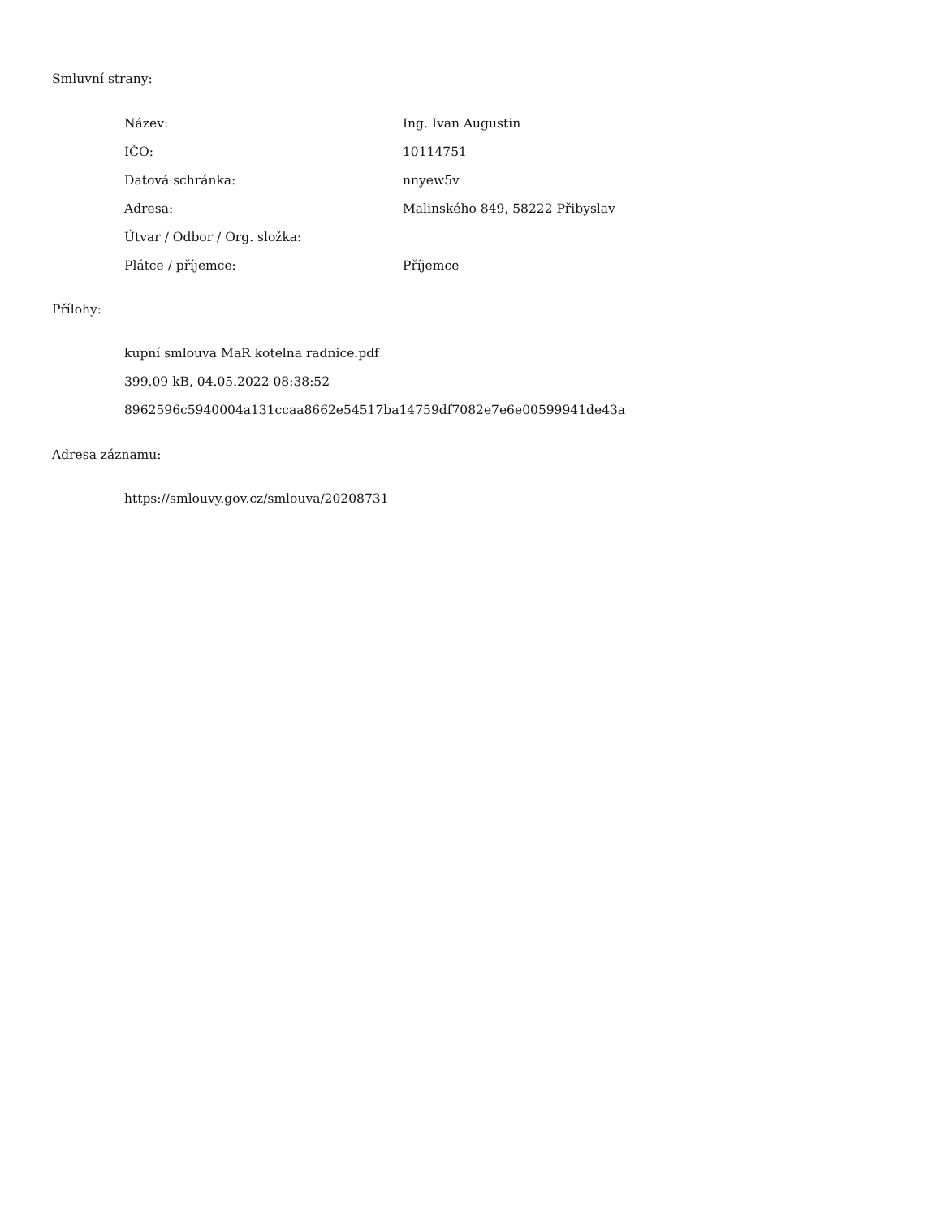Smluvní strany:
| Název: | Ing. Ivan Augustin |
| IČO: | 10114751 |
| Datová schránka: | nnyew5v |
| Adresa: | Malinského 849, 58222 Přibyslav |
| Útvar / Odbor / Org. složka: | |
| Plátce / příjemce: | Příjemce |
Přílohy:
kupní smlouva MaR kotelna radnice.pdf
399.09 kB, 04.05.2022 08:38:52
8962596c5940004a131ccaa8662e54517ba14759df7082e7e6e00599941de43a
Adresa záznamu:
https://smlouvy.gov.cz/smlouva/20208731